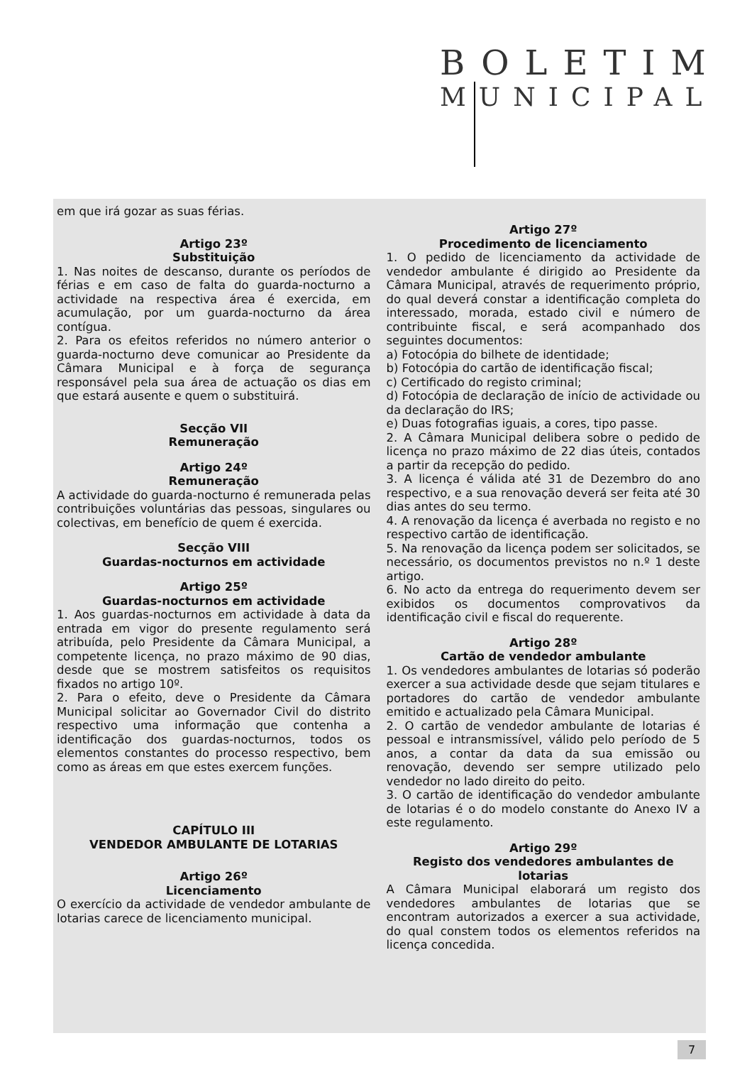BOLETIM
MUNICIPAL
em que irá gozar as suas férias.
Artigo 23º
Substituição
1. Nas noites de descanso, durante os períodos de férias e em caso de falta do guarda-nocturno a actividade na respectiva área é exercida, em acumulação, por um guarda-nocturno da área contígua.
2. Para os efeitos referidos no número anterior o guarda-nocturno deve comunicar ao Presidente da Câmara Municipal e à força de segurança responsável pela sua área de actuação os dias em que estará ausente e quem o substituirá.
Secção VII
Remuneração
Artigo 24º
Remuneração
A actividade do guarda-nocturno é remunerada pelas contribuições voluntárias das pessoas, singulares ou colectivas, em benefício de quem é exercida.
Secção VIII
Guardas-nocturnos em actividade
Artigo 25º
Guardas-nocturnos em actividade
1. Aos guardas-nocturnos em actividade à data da entrada em vigor do presente regulamento será atribuída, pelo Presidente da Câmara Municipal, a competente licença, no prazo máximo de 90 dias, desde que se mostrem satisfeitos os requisitos fixados no artigo 10º.
2. Para o efeito, deve o Presidente da Câmara Municipal solicitar ao Governador Civil do distrito respectivo uma informação que contenha a identificação dos guardas-nocturnos, todos os elementos constantes do processo respectivo, bem como as áreas em que estes exercem funções.
CAPÍTULO III
VENDEDOR AMBULANTE DE LOTARIAS
Artigo 26º
Licenciamento
O exercício da actividade de vendedor ambulante de lotarias carece de licenciamento municipal.
Artigo 27º
Procedimento de licenciamento
1. O pedido de licenciamento da actividade de vendedor ambulante é dirigido ao Presidente da Câmara Municipal, através de requerimento próprio, do qual deverá constar a identificação completa do interessado, morada, estado civil e número de contribuinte fiscal, e será acompanhado dos seguintes documentos:
a) Fotocópia do bilhete de identidade;
b) Fotocópia do cartão de identificação fiscal;
c) Certificado do registo criminal;
d) Fotocópia de declaração de início de actividade ou da declaração do IRS;
e) Duas fotografias iguais, a cores, tipo passe.
2. A Câmara Municipal delibera sobre o pedido de licença no prazo máximo de 22 dias úteis, contados a partir da recepção do pedido.
3. A licença é válida até 31 de Dezembro do ano respectivo, e a sua renovação deverá ser feita até 30 dias antes do seu termo.
4. A renovação da licença é averbada no registo e no respectivo cartão de identificação.
5. Na renovação da licença podem ser solicitados, se necessário, os documentos previstos no n.º 1 deste artigo.
6. No acto da entrega do requerimento devem ser exibidos os documentos comprovativos da identificação civil e fiscal do requerente.
Artigo 28º
Cartão de vendedor ambulante
1. Os vendedores ambulantes de lotarias só poderão exercer a sua actividade desde que sejam titulares e portadores do cartão de vendedor ambulante emitido e actualizado pela Câmara Municipal.
2. O cartão de vendedor ambulante de lotarias é pessoal e intransmissível, válido pelo período de 5 anos, a contar da data da sua emissão ou renovação, devendo ser sempre utilizado pelo vendedor no lado direito do peito.
3. O cartão de identificação do vendedor ambulante de lotarias é o do modelo constante do Anexo IV a este regulamento.
Artigo 29º
Registo dos vendedores ambulantes de lotarias
A Câmara Municipal elaborará um registo dos vendedores ambulantes de lotarias que se encontram autorizados a exercer a sua actividade, do qual constem todos os elementos referidos na licença concedida.
7